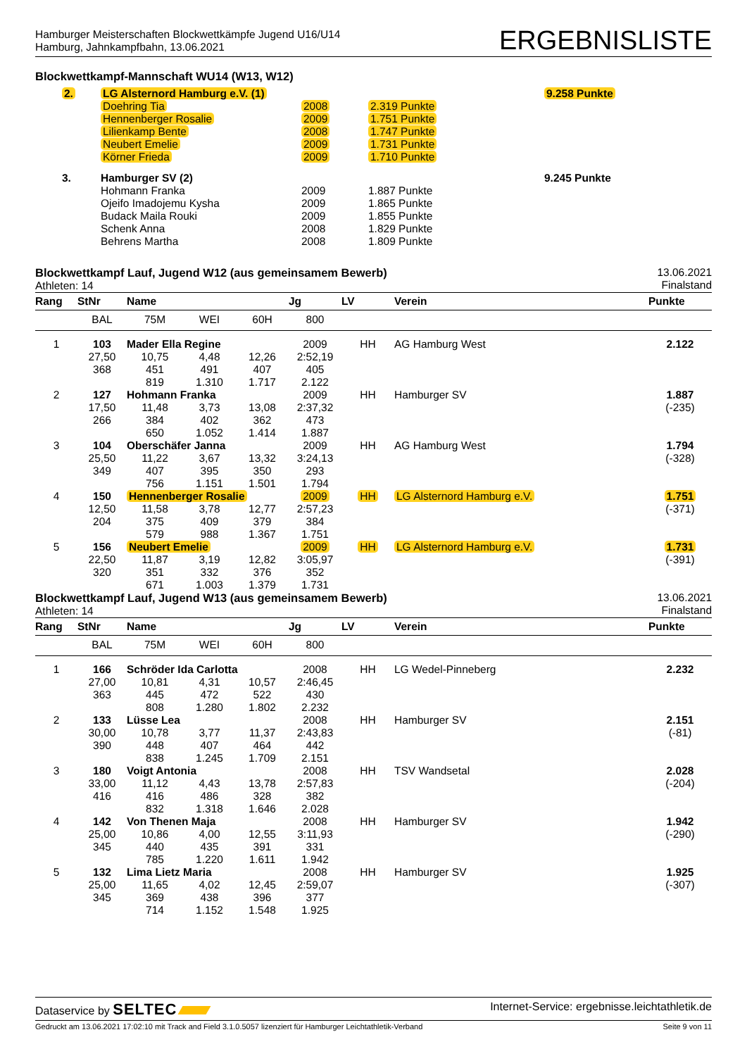Hamburger Meisterschaften Blockwettkämpfe Jugend U16/U14
Hamburg, Jahnkampfbahn, 13.06.2021
ERGEBNISLISTE
Blockwettkampf-Mannschaft WU14 (W13, W12)
| 2. | LG Alsternord Hamburg e.V. (1) | | | 9.258 Punkte |
| | Doehring Tia | 2008 | 2.319 Punkte | |
| | Hennenberger Rosalie | 2009 | 1.751 Punkte | |
| | Lilienkamp Bente | 2008 | 1.747 Punkte | |
| | Neubert Emelie | 2009 | 1.731 Punkte | |
| | Körner Frieda | 2009 | 1.710 Punkte | |
| 3. | Hamburger SV (2) | | | 9.245 Punkte |
| | Hohmann Franka | 2009 | 1.887 Punkte | |
| | Ojeifo Imadojemu Kysha | 2009 | 1.865 Punkte | |
| | Budack Maila Rouki | 2009 | 1.855 Punkte | |
| | Schenk Anna | 2008 | 1.829 Punkte | |
| | Behrens Martha | 2008 | 1.809 Punkte | |
Blockwettkampf Lauf, Jugend W12 (aus gemeinsamem Bewerb)
Athleten: 14
13.06.2021
Finalstand
| Rang | StNr | Name | | | Jg | LV | Verein | Punkte |
| --- | --- | --- | --- | --- | --- | --- | --- | --- |
| | BAL | 75M | WEI | 60H | 800 | | | |
| 1 | 103 | Mader Ella Regine | | | 2009 | HH | AG Hamburg West | 2.122 |
| | 27,50 | 10,75 | 4,48 | 12,26 | 2:52,19 | | | |
| | 368 | 451 | 491 | 407 | 405 | | | |
| | | 819 | 1.310 | 1.717 | 2.122 | | | |
| 2 | 127 | Hohmann Franka | | | 2009 | HH | Hamburger SV | 1.887 |
| | 17,50 | 11,48 | 3,73 | 13,08 | 2:37,32 | | | (-235) |
| | 266 | 384 | 402 | 362 | 473 | | | |
| | | 650 | 1.052 | 1.414 | 1.887 | | | |
| 3 | 104 | Oberschäfer Janna | | | 2009 | HH | AG Hamburg West | 1.794 |
| | 25,50 | 11,22 | 3,67 | 13,32 | 3:24,13 | | | (-328) |
| | 349 | 407 | 395 | 350 | 293 | | | |
| | | 756 | 1.151 | 1.501 | 1.794 | | | |
| 4 | 150 | Hennenberger Rosalie | | | 2009 | HH | LG Alsternord Hamburg e.V. | 1.751 |
| | 12,50 | 11,58 | 3,78 | 12,77 | 2:57,23 | | | (-371) |
| | 204 | 375 | 409 | 379 | 384 | | | |
| | | 579 | 988 | 1.367 | 1.751 | | | |
| 5 | 156 | Neubert Emelie | | | 2009 | HH | LG Alsternord Hamburg e.V. | 1.731 |
| | 22,50 | 11,87 | 3,19 | 12,82 | 3:05,97 | | | (-391) |
| | 320 | 351 | 332 | 376 | 352 | | | |
| | | 671 | 1.003 | 1.379 | 1.731 | | | |
Blockwettkampf Lauf, Jugend W13 (aus gemeinsamem Bewerb)
Athleten: 14
13.06.2021
Finalstand
| Rang | StNr | Name | | | Jg | LV | Verein | Punkte |
| --- | --- | --- | --- | --- | --- | --- | --- | --- |
| | BAL | 75M | WEI | 60H | 800 | | | |
| 1 | 166 | Schröder Ida Carlotta | | | 2008 | HH | LG Wedel-Pinneberg | 2.232 |
| | 27,00 | 10,81 | 4,31 | 10,57 | 2:46,45 | | | |
| | 363 | 445 | 472 | 522 | 430 | | | |
| | | 808 | 1.280 | 1.802 | 2.232 | | | |
| 2 | 133 | Lüsse Lea | | | 2008 | HH | Hamburger SV | 2.151 |
| | 30,00 | 10,78 | 3,77 | 11,37 | 2:43,83 | | | (-81) |
| | 390 | 448 | 407 | 464 | 442 | | | |
| | | 838 | 1.245 | 1.709 | 2.151 | | | |
| 3 | 180 | Voigt Antonia | | | 2008 | HH | TSV Wandsetal | 2.028 |
| | 33,00 | 11,12 | 4,43 | 13,78 | 2:57,83 | | | (-204) |
| | 416 | 416 | 486 | 328 | 382 | | | |
| | | 832 | 1.318 | 1.646 | 2.028 | | | |
| 4 | 142 | Von Thenen Maja | | | 2008 | HH | Hamburger SV | 1.942 |
| | 25,00 | 10,86 | 4,00 | 12,55 | 3:11,93 | | | (-290) |
| | 345 | 440 | 435 | 391 | 331 | | | |
| | | 785 | 1.220 | 1.611 | 1.942 | | | |
| 5 | 132 | Lima Lietz Maria | | | 2008 | HH | Hamburger SV | 1.925 |
| | 25,00 | 11,65 | 4,02 | 12,45 | 2:59,07 | | | (-307) |
| | 345 | 369 | 438 | 396 | 377 | | | |
| | | 714 | 1.152 | 1.548 | 1.925 | | | |
Dataservice by SELTEC
Internet-Service: ergebnisse.leichtathletik.de
Gedruckt am 13.06.2021 17:02:10 mit Track and Field 3.1.0.5057 lizenziert für Hamburger Leichtathletik-Verband
Seite 9 von 11